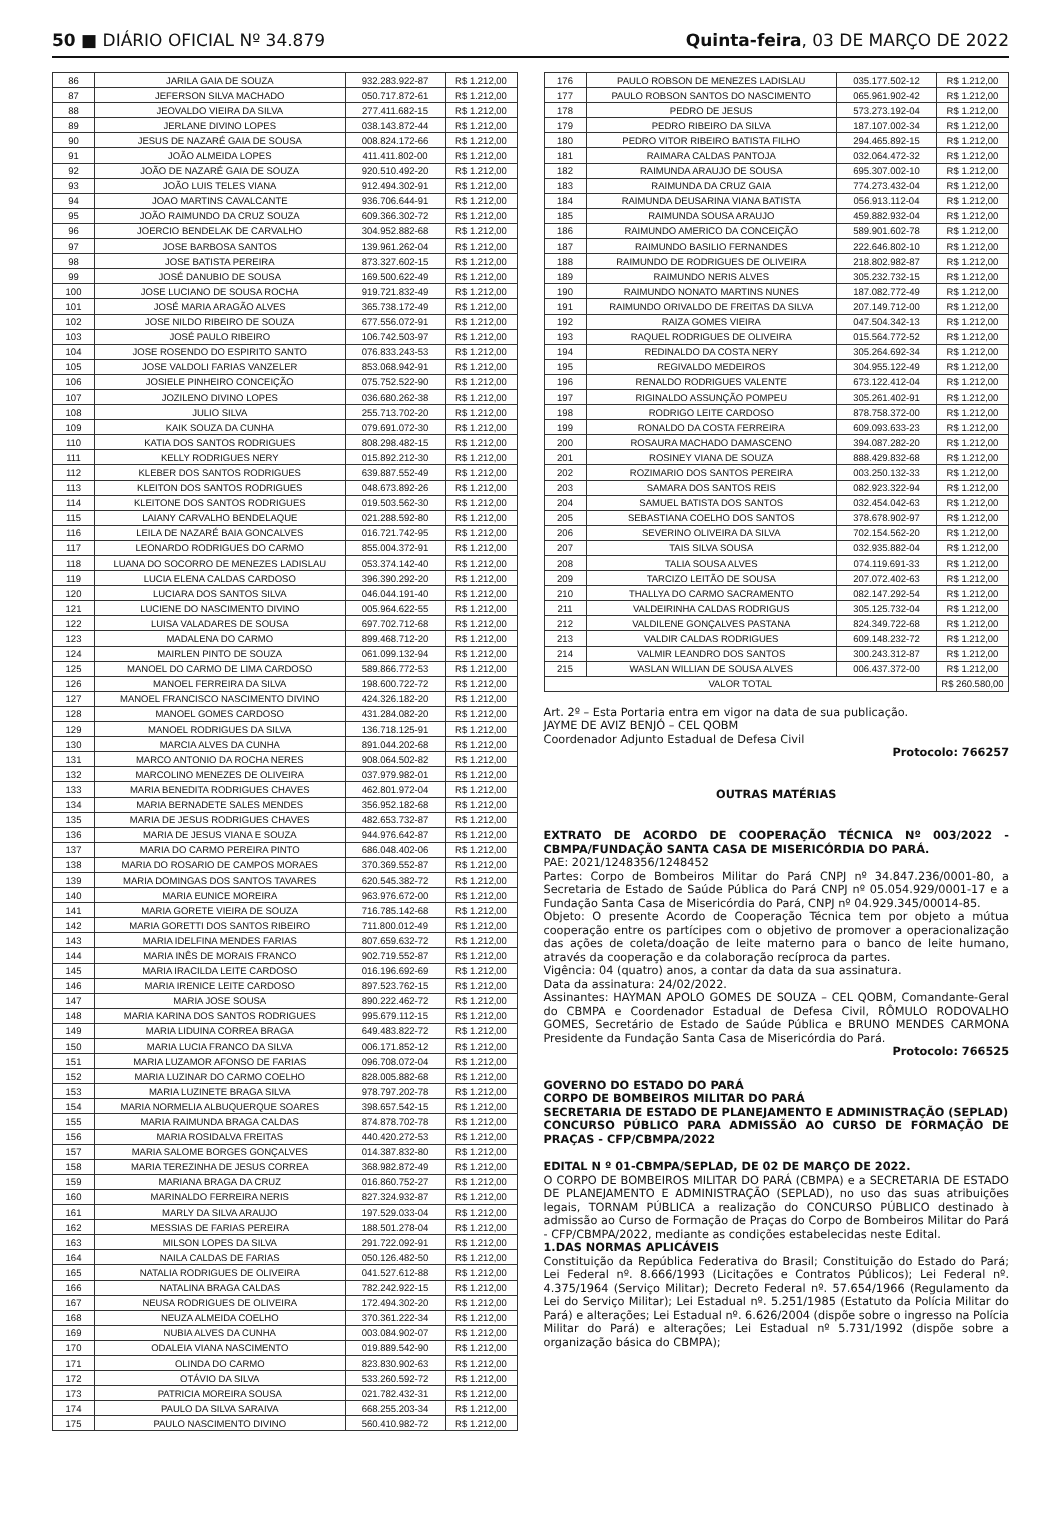50 ■ DIÁRIO OFICIAL Nº 34.879 Quinta-feira, 03 DE MARÇO DE 2022
| 86 | JARILA GAIA DE SOUZA | 932.283.922-87 | R$ 1.212,00 |
| 87 | JEFERSON SILVA MACHADO | 050.717.872-61 | R$ 1.212,00 |
| 88 | JEOVALDO VIEIRA DA SILVA | 277.411.682-15 | R$ 1.212,00 |
| 89 | JERLANE DIVINO LOPES | 038.143.872-44 | R$ 1.212,00 |
| 90 | JESUS DE NAZARÉ GAIA DE SOUSA | 008.824.172-66 | R$ 1.212,00 |
| 91 | JOÃO ALMEIDA LOPES | 411.411.802-00 | R$ 1.212,00 |
| 92 | JOÃO DE NAZARÉ GAIA DE SOUZA | 920.510.492-20 | R$ 1.212,00 |
| 93 | JOÃO LUIS TELES VIANA | 912.494.302-91 | R$ 1.212,00 |
| 94 | JOAO MARTINS CAVALCANTE | 936.706.644-91 | R$ 1.212,00 |
| 95 | JOÃO RAIMUNDO DA CRUZ SOUZA | 609.366.302-72 | R$ 1.212,00 |
| 96 | JOERCIO BENDELAK DE CARVALHO | 304.952.882-68 | R$ 1.212,00 |
| 97 | JOSE BARBOSA SANTOS | 139.961.262-04 | R$ 1.212,00 |
| 98 | JOSE BATISTA PEREIRA | 873.327.602-15 | R$ 1.212,00 |
| 99 | JOSÉ DANUBIO DE SOUSA | 169.500.622-49 | R$ 1.212,00 |
| 100 | JOSE LUCIANO DE SOUSA ROCHA | 919.721.832-49 | R$ 1.212,00 |
| 101 | JOSÉ MARIA ARAGÃO ALVES | 365.738.172-49 | R$ 1.212,00 |
| 102 | JOSE NILDO RIBEIRO DE SOUZA | 677.556.072-91 | R$ 1.212,00 |
| 103 | JOSÉ PAULO RIBEIRO | 106.742.503-97 | R$ 1.212,00 |
| 104 | JOSE ROSENDO DO ESPIRITO SANTO | 076.833.243-53 | R$ 1.212,00 |
| 105 | JOSE VALDOLI FARIAS VANZELER | 853.068.942-91 | R$ 1.212,00 |
| 106 | JOSIELE PINHEIRO CONCEIÇÃO | 075.752.522-90 | R$ 1.212,00 |
| 107 | JOZILENO DIVINO LOPES | 036.680.262-38 | R$ 1.212,00 |
| 108 | JULIO SILVA | 255.713.702-20 | R$ 1.212,00 |
| 109 | KAIK SOUZA DA CUNHA | 079.691.072-30 | R$ 1.212,00 |
| 110 | KATIA DOS SANTOS RODRIGUES | 808.298.482-15 | R$ 1.212,00 |
| 111 | KELLY RODRIGUES NERY | 015.892.212-30 | R$ 1.212,00 |
| 112 | KLEBER DOS SANTOS RODRIGUES | 639.887.552-49 | R$ 1.212,00 |
| 113 | KLEITON DOS SANTOS RODRIGUES | 048.673.892-26 | R$ 1.212,00 |
| 114 | KLEITONE DOS SANTOS RODRIGUES | 019.503.562-30 | R$ 1.212,00 |
| 115 | LAIANY CARVALHO BENDELAQUE | 021.288.592-80 | R$ 1.212,00 |
| 116 | LEILA DE NAZARÉ BAIA GONCALVES | 016.721.742-95 | R$ 1.212,00 |
| 117 | LEONARDO RODRIGUES DO CARMO | 855.004.372-91 | R$ 1.212,00 |
| 118 | LUANA DO SOCORRO DE MENEZES LADISLAU | 053.374.142-40 | R$ 1.212,00 |
| 119 | LUCIA ELENA CALDAS CARDOSO | 396.390.292-20 | R$ 1.212,00 |
| 120 | LUCIARA DOS SANTOS SILVA | 046.044.191-40 | R$ 1.212,00 |
| 121 | LUCIENE DO NASCIMENTO DIVINO | 005.964.622-55 | R$ 1.212,00 |
| 122 | LUISA VALADARES DE SOUSA | 697.702.712-68 | R$ 1.212,00 |
| 123 | MADALENA DO CARMO | 899.468.712-20 | R$ 1.212,00 |
| 124 | MAIRLEN PINTO DE SOUZA | 061.099.132-94 | R$ 1.212,00 |
| 125 | MANOEL DO CARMO DE LIMA CARDOSO | 589.866.772-53 | R$ 1.212,00 |
| 126 | MANOEL FERREIRA DA SILVA | 198.600.722-72 | R$ 1.212,00 |
| 127 | MANOEL FRANCISCO NASCIMENTO DIVINO | 424.326.182-20 | R$ 1.212,00 |
| 128 | MANOEL GOMES CARDOSO | 431.284.082-20 | R$ 1.212,00 |
| 129 | MANOEL RODRIGUES DA SILVA | 136.718.125-91 | R$ 1.212,00 |
| 130 | MARCIA ALVES DA CUNHA | 891.044.202-68 | R$ 1.212,00 |
| 131 | MARCO ANTONIO DA ROCHA NERES | 908.064.502-82 | R$ 1.212,00 |
| 132 | MARCOLINO MENEZES DE OLIVEIRA | 037.979.982-01 | R$ 1.212,00 |
| 133 | MARIA BENEDITA RODRIGUES CHAVES | 462.801.972-04 | R$ 1.212,00 |
| 134 | MARIA BERNADETE SALES MENDES | 356.952.182-68 | R$ 1.212,00 |
| 135 | MARIA DE JESUS RODRIGUES CHAVES | 482.653.732-87 | R$ 1.212,00 |
| 136 | MARIA DE JESUS VIANA E SOUZA | 944.976.642-87 | R$ 1.212,00 |
| 137 | MARIA DO CARMO PEREIRA PINTO | 686.048.402-06 | R$ 1.212,00 |
| 138 | MARIA DO ROSARIO DE CAMPOS MORAES | 370.369.552-87 | R$ 1.212,00 |
| 139 | MARIA DOMINGAS DOS SANTOS TAVARES | 620.545.382-72 | R$ 1.212,00 |
| 140 | MARIA EUNICE MOREIRA | 963.976.672-00 | R$ 1.212,00 |
| 141 | MARIA GORETE VIEIRA DE SOUZA | 716.785.142-68 | R$ 1.212,00 |
| 142 | MARIA GORETTI DOS SANTOS RIBEIRO | 711.800.012-49 | R$ 1.212,00 |
| 143 | MARIA IDELFINA MENDES FARIAS | 807.659.632-72 | R$ 1.212,00 |
| 144 | MARIA INÊS DE MORAIS FRANCO | 902.719.552-87 | R$ 1.212,00 |
| 145 | MARIA IRACILDA LEITE CARDOSO | 016.196.692-69 | R$ 1.212,00 |
| 146 | MARIA IRENICE LEITE CARDOSO | 897.523.762-15 | R$ 1.212,00 |
| 147 | MARIA JOSE SOUSA | 890.222.462-72 | R$ 1.212,00 |
| 148 | MARIA KARINA DOS SANTOS RODRIGUES | 995.679.112-15 | R$ 1.212,00 |
| 149 | MARIA LIDUINA CORREA BRAGA | 649.483.822-72 | R$ 1.212,00 |
| 150 | MARIA LUCIA FRANCO DA SILVA | 006.171.852-12 | R$ 1.212,00 |
| 151 | MARIA LUZAMOR AFONSO DE FARIAS | 096.708.072-04 | R$ 1.212,00 |
| 152 | MARIA LUZINAR DO CARMO COELHO | 828.005.882-68 | R$ 1.212,00 |
| 153 | MARIA LUZINETE BRAGA SILVA | 978.797.202-78 | R$ 1.212,00 |
| 154 | MARIA NORMELIA ALBUQUERQUE SOARES | 398.657.542-15 | R$ 1.212,00 |
| 155 | MARIA RAIMUNDA BRAGA CALDAS | 874.878.702-78 | R$ 1.212,00 |
| 156 | MARIA ROSIDALVA FREITAS | 440.420.272-53 | R$ 1.212,00 |
| 157 | MARIA SALOME BORGES GONÇALVES | 014.387.832-80 | R$ 1.212,00 |
| 158 | MARIA TEREZINHA DE JESUS CORREA | 368.982.872-49 | R$ 1.212,00 |
| 159 | MARIANA BRAGA DA CRUZ | 016.860.752-27 | R$ 1.212,00 |
| 160 | MARINALDO FERREIRA NERIS | 827.324.932-87 | R$ 1.212,00 |
| 161 | MARLY DA SILVA ARAUJO | 197.529.033-04 | R$ 1.212,00 |
| 162 | MESSIAS DE FARIAS PEREIRA | 188.501.278-04 | R$ 1.212,00 |
| 163 | MILSON LOPES DA SILVA | 291.722.092-91 | R$ 1.212,00 |
| 164 | NAILA CALDAS DE FARIAS | 050.126.482-50 | R$ 1.212,00 |
| 165 | NATALIA RODRIGUES DE OLIVEIRA | 041.527.612-88 | R$ 1.212,00 |
| 166 | NATALINA BRAGA CALDAS | 782.242.922-15 | R$ 1.212,00 |
| 167 | NEUSA RODRIGUES DE OLIVEIRA | 172.494.302-20 | R$ 1.212,00 |
| 168 | NEUZA ALMEIDA COELHO | 370.361.222-34 | R$ 1.212,00 |
| 169 | NUBIA ALVES DA CUNHA | 003.084.902-07 | R$ 1.212,00 |
| 170 | ODALEIA VIANA NASCIMENTO | 019.889.542-90 | R$ 1.212,00 |
| 171 | OLINDA DO CARMO | 823.830.902-63 | R$ 1.212,00 |
| 172 | OTÁVIO DA SILVA | 533.260.592-72 | R$ 1.212,00 |
| 173 | PATRICIA MOREIRA SOUSA | 021.782.432-31 | R$ 1.212,00 |
| 174 | PAULO DA SILVA SARAIVA | 668.255.203-34 | R$ 1.212,00 |
| 175 | PAULO NASCIMENTO DIVINO | 560.410.982-72 | R$ 1.212,00 |
| 176 | PAULO ROBSON DE MENEZES LADISLAU | 035.177.502-12 | R$ 1.212,00 |
| 177 | PAULO ROBSON SANTOS DO NASCIMENTO | 065.961.902-42 | R$ 1.212,00 |
| 178 | PEDRO DE JESUS | 573.273.192-04 | R$ 1.212,00 |
| 179 | PEDRO RIBEIRO DA SILVA | 187.107.002-34 | R$ 1.212,00 |
| 180 | PEDRO VITOR RIBEIRO BATISTA FILHO | 294.465.892-15 | R$ 1.212,00 |
| 181 | RAIMARA CALDAS PANTOJA | 032.064.472-32 | R$ 1.212,00 |
| 182 | RAIMUNDA ARAUJO DE SOUSA | 695.307.002-10 | R$ 1.212,00 |
| 183 | RAIMUNDA DA CRUZ GAIA | 774.273.432-04 | R$ 1.212,00 |
| 184 | RAIMUNDA DEUSARINA VIANA BATISTA | 056.913.112-04 | R$ 1.212,00 |
| 185 | RAIMUNDA SOUSA ARAUJO | 459.882.932-04 | R$ 1.212,00 |
| 186 | RAIMUNDO AMERICO DA CONCEIÇÃO | 589.901.602-78 | R$ 1.212,00 |
| 187 | RAIMUNDO BASILIO FERNANDES | 222.646.802-10 | R$ 1.212,00 |
| 188 | RAIMUNDO DE RODRIGUES DE OLIVEIRA | 218.802.982-87 | R$ 1.212,00 |
| 189 | RAIMUNDO NERIS ALVES | 305.232.732-15 | R$ 1.212,00 |
| 190 | RAIMUNDO NONATO MARTINS NUNES | 187.082.772-49 | R$ 1.212,00 |
| 191 | RAIMUNDO ORIVALDO DE FREITAS DA SILVA | 207.149.712-00 | R$ 1.212,00 |
| 192 | RAIZA GOMES VIEIRA | 047.504.342-13 | R$ 1.212,00 |
| 193 | RAQUEL RODRIGUES DE OLIVEIRA | 015.564.772-52 | R$ 1.212,00 |
| 194 | REDINALDO DA COSTA NERY | 305.264.692-34 | R$ 1.212,00 |
| 195 | REGIVALDO MEDEIROS | 304.955.122-49 | R$ 1.212,00 |
| 196 | RENALDO RODRIGUES VALENTE | 673.122.412-04 | R$ 1.212,00 |
| 197 | RIGINALDO ASSUNÇÃO POMPEU | 305.261.402-91 | R$ 1.212,00 |
| 198 | RODRIGO LEITE CARDOSO | 878.758.372-00 | R$ 1.212,00 |
| 199 | RONALDO DA COSTA FERREIRA | 609.093.633-23 | R$ 1.212,00 |
| 200 | ROSAURA MACHADO DAMASCENO | 394.087.282-20 | R$ 1.212,00 |
| 201 | ROSINEY VIANA DE SOUZA | 888.429.832-68 | R$ 1.212,00 |
| 202 | ROZIMARIO DOS SANTOS PEREIRA | 003.250.132-33 | R$ 1.212,00 |
| 203 | SAMARA DOS SANTOS REIS | 082.923.322-94 | R$ 1.212,00 |
| 204 | SAMUEL BATISTA DOS SANTOS | 032.454.042-63 | R$ 1.212,00 |
| 205 | SEBASTIANA COELHO DOS SANTOS | 378.678.902-97 | R$ 1.212,00 |
| 206 | SEVERINO OLIVEIRA DA SILVA | 702.154.562-20 | R$ 1.212,00 |
| 207 | TAIS SILVA SOUSA | 032.935.882-04 | R$ 1.212,00 |
| 208 | TALIA SOUSA ALVES | 074.119.691-33 | R$ 1.212,00 |
| 209 | TARCIZO LEITÃO DE SOUSA | 207.072.402-63 | R$ 1.212,00 |
| 210 | THALLYA DO CARMO SACRAMENTO | 082.147.292-54 | R$ 1.212,00 |
| 211 | VALDEIRINHA CALDAS RODRIGUS | 305.125.732-04 | R$ 1.212,00 |
| 212 | VALDILENE GONÇALVES PASTANA | 824.349.722-68 | R$ 1.212,00 |
| 213 | VALDIR CALDAS RODRIGUES | 609.148.232-72 | R$ 1.212,00 |
| 214 | VALMIR LEANDRO DOS SANTOS | 300.243.312-87 | R$ 1.212,00 |
| 215 | WASLAN WILLIAN DE SOUSA ALVES | 006.437.372-00 | R$ 1.212,00 |
| VALOR TOTAL | | | R$ 260.580,00 |
Art. 2º – Esta Portaria entra em vigor na data de sua publicação.
JAYME DE AVIZ BENJÓ – CEL QOBM
Coordenador Adjunto Estadual de Defesa Civil
Protocolo: 766257
OUTRAS MATÉRIAS
EXTRATO DE ACORDO DE COOPERAÇÃO TÉCNICA Nº 003/2022 - CBMPA/FUNDAÇÃO SANTA CASA DE MISERICÓRDIA DO PARÁ.
PAE: 2021/1248356/1248452
Partes: Corpo de Bombeiros Militar do Pará CNPJ nº 34.847.236/0001-80, a Secretaria de Estado de Saúde Pública do Pará CNPJ nº 05.054.929/0001-17 e a Fundação Santa Casa de Misericórdia do Pará, CNPJ nº 04.929.345/00014-85.
Objeto: O presente Acordo de Cooperação Técnica tem por objeto a mútua cooperação entre os partícipes com o objetivo de promover a operacionalização das ações de coleta/doação de leite materno para o banco de leite humano, através da cooperação e da colaboração recíproca da partes.
Vigência: 04 (quatro) anos, a contar da data da sua assinatura.
Data da assinatura: 24/02/2022.
Assinantes: HAYMAN APOLO GOMES DE SOUZA – CEL QOBM, Comandante-Geral do CBMPA e Coordenador Estadual de Defesa Civil, RÔMULO RODOVALHO GOMES, Secretário de Estado de Saúde Pública e BRUNO MENDES CARMONA Presidente da Fundação Santa Casa de Misericórdia do Pará.
Protocolo: 766525
GOVERNO DO ESTADO DO PARÁ
CORPO DE BOMBEIROS MILITAR DO PARÁ
SECRETARIA DE ESTADO DE PLANEJAMENTO E ADMINISTRAÇÃO (SEPLAD)
CONCURSO PÚBLICO PARA ADMISSÃO AO CURSO DE FORMAÇÃO DE PRAÇAS - CFP/CBMPA/2022
EDITAL N º 01-CBMPA/SEPLAD, DE 02 DE MARÇO DE 2022.
O CORPO DE BOMBEIROS MILITAR DO PARÁ (CBMPA) e a SECRETARIA DE ESTADO DE PLANEJAMENTO E ADMINISTRAÇÃO (SEPLAD), no uso das suas atribuições legais, TORNAM PÚBLICA a realização do CONCURSO PÚBLICO destinado à admissão ao Curso de Formação de Praças do Corpo de Bombeiros Militar do Pará - CFP/CBMPA/2022, mediante as condições estabelecidas neste Edital.
1.DAS NORMAS APLICÁVEIS
Constituição da República Federativa do Brasil; Constituição do Estado do Pará; Lei Federal nº. 8.666/1993 (Licitações e Contratos Públicos); Lei Federal nº. 4.375/1964 (Serviço Militar); Decreto Federal nº. 57.654/1966 (Regulamento da Lei do Serviço Militar); Lei Estadual nº. 5.251/1985 (Estatuto da Polícia Militar do Pará) e alterações; Lei Estadual nº. 6.626/2004 (dispõe sobre o ingresso na Polícia Militar do Pará) e alterações; Lei Estadual nº 5.731/1992 (dispõe sobre a organização básica do CBMPA);